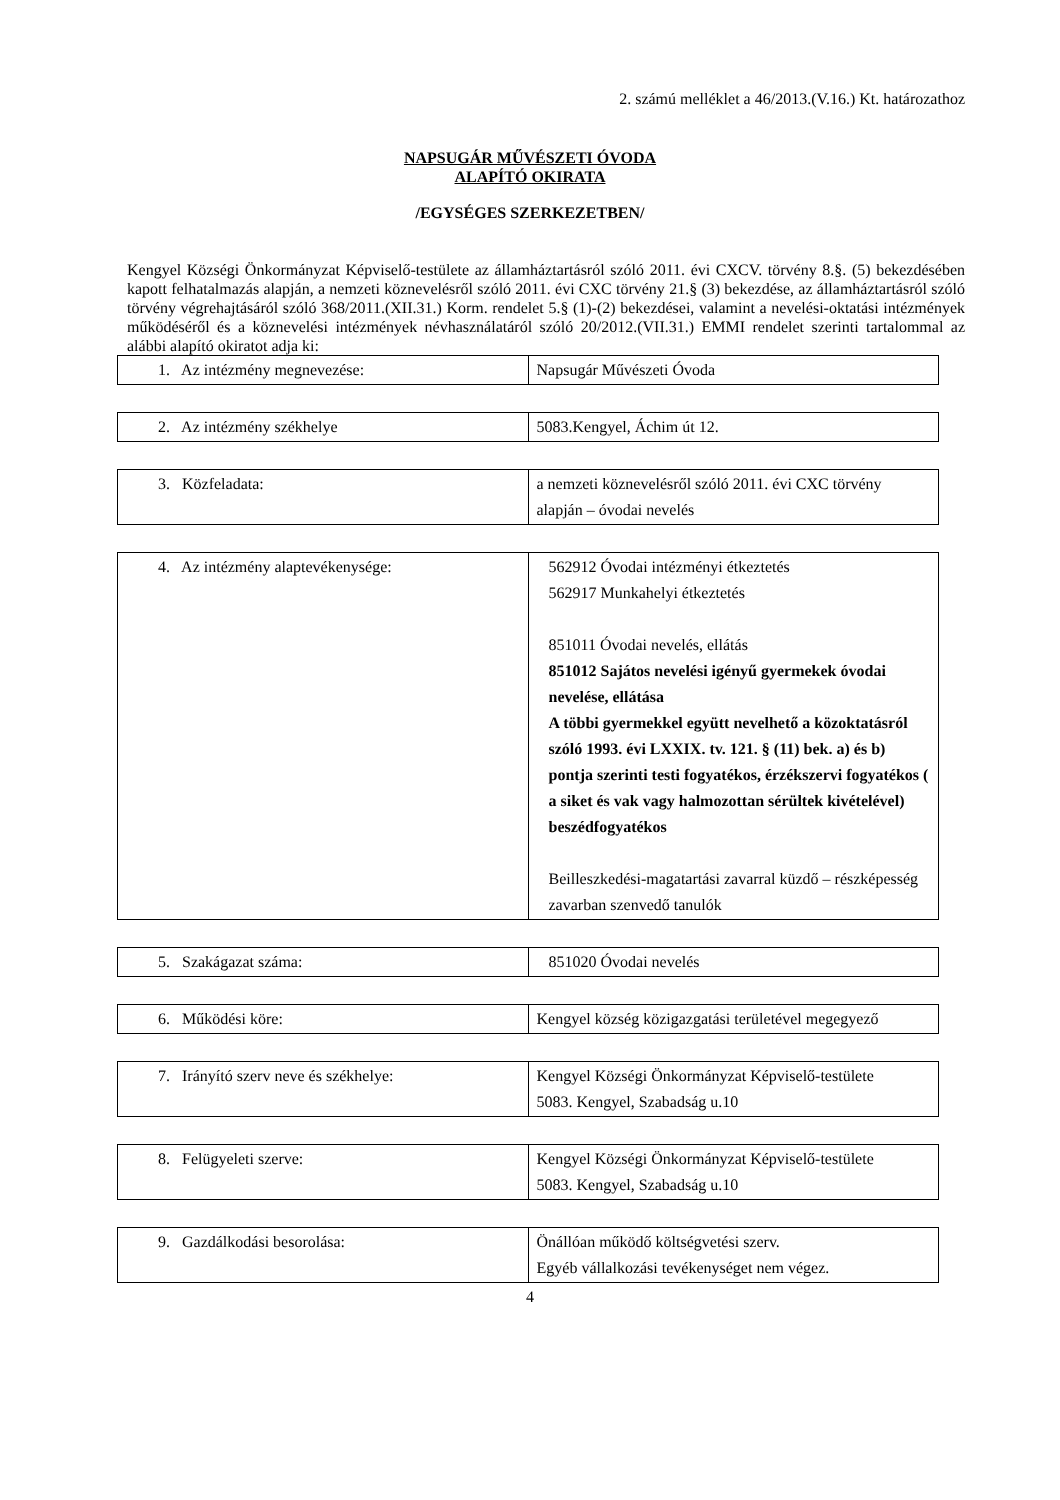2. számú melléklet a 46/2013.(V.16.) Kt. határozathoz
NAPSUGÁR MŰVÉSZETI ÓVODA
ALAPÍTÓ OKIRATA
/EGYSÉGES SZERKEZETBEN/
Kengyel Községi Önkormányzat Képviselő-testülete az államháztartásról szóló 2011. évi CXCV. törvény 8.§. (5) bekezdésében kapott felhatalmazás alapján, a nemzeti köznevelésről szóló 2011. évi CXC törvény 21.§ (3) bekezdése, az államháztartásról szóló törvény végrehajtásáról szóló 368/2011.(XII.31.) Korm. rendelet 5.§ (1)-(2) bekezdései, valamint a nevelési-oktatási intézmények működéséről és a köznevelési intézmények névhasználatáról szóló 20/2012.(VII.31.) EMMI rendelet szerinti tartalommal az alábbi alapító okiratot adja ki:
| 1. Az intézmény megnevezése: | Napsugár Művészeti Óvoda |
| 2. Az intézmény székhelye | 5083.Kengyel, Áchim út 12. |
| 3. Közfeladata: | a nemzeti köznevelésről szóló 2011. évi CXC törvény alapján – óvodai nevelés |
| 4. Az intézmény alaptevékenysége: | 562912 Óvodai intézményi étkeztetés 562917 Munkahelyi étkeztetés 851011 Óvodai nevelés, ellátás 851012 Sajátos nevelési igényű gyermekek óvodai nevelése, ellátása A többi gyermekkel együtt nevelhető a közoktatásról szóló 1993. évi LXXIX. tv. 121. § (11) bek. a) és b) pontja szerinti testi fogyatékos, érzékszervi fogyatékos ( a siket és vak vagy halmozottan sérültek kivételével) beszédfogyatékos Beilleszkedési-magatartási zavarral küzdő – részképesség zavarban szenvedő tanulók |
| 5. Szakágazat száma: | 851020 Óvodai nevelés |
| 6. Működési köre: | Kengyel község közigazgatási területével megegyező |
| 7. Irányító szerv neve és székhelye: | Kengyel Községi Önkormányzat Képviselő-testülete 5083. Kengyel, Szabadság u.10 |
| 8. Felügyeleti szerve: | Kengyel Községi Önkormányzat Képviselő-testülete 5083. Kengyel, Szabadság u.10 |
| 9. Gazdálkodási besorolása: | Önállóan működő költségvetési szerv. Egyéb vállalkozási tevékenységet nem végez. |
4